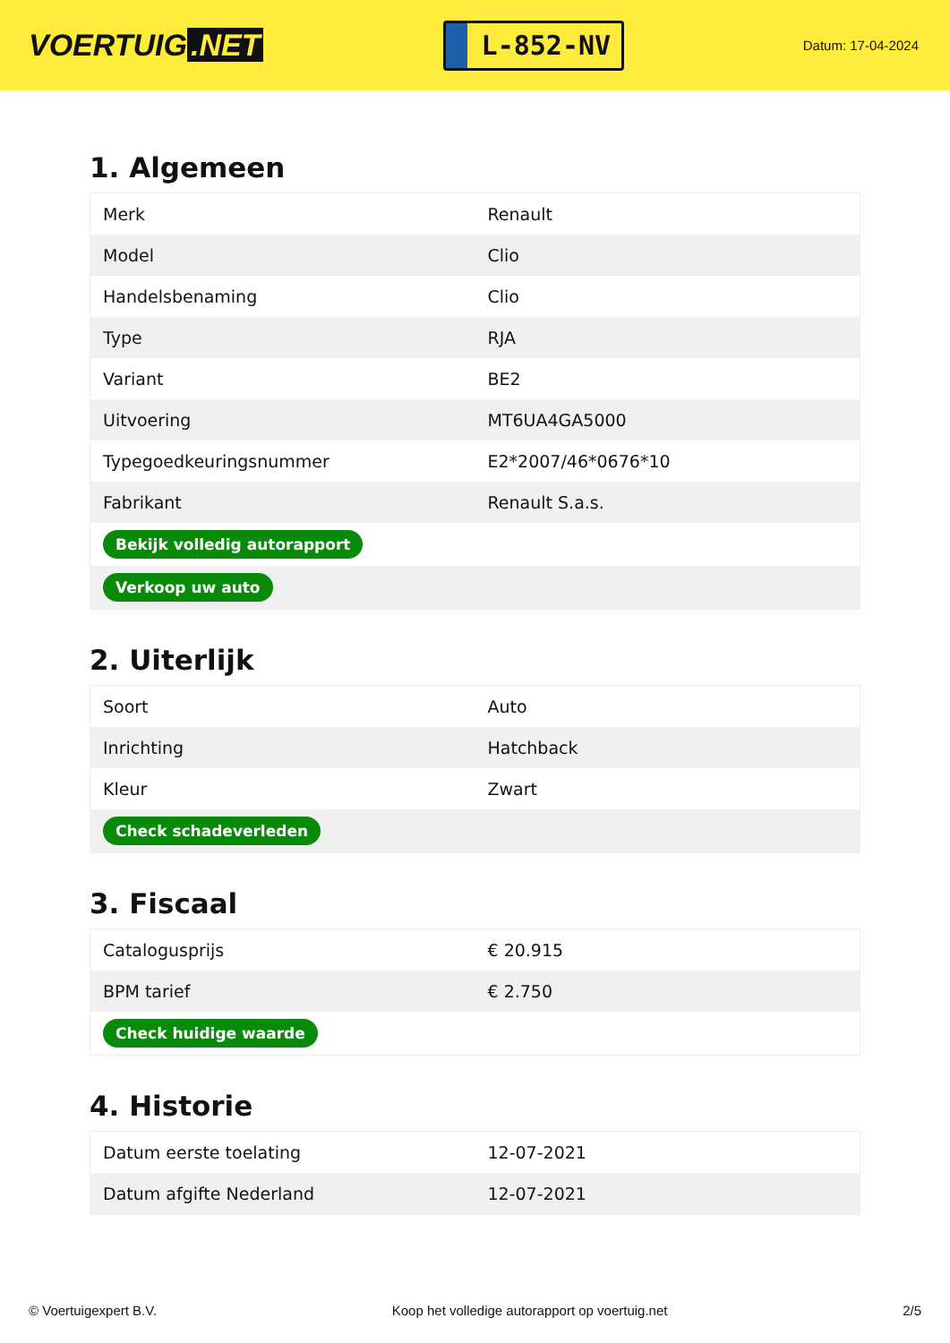VOERTUIG.NET
L-852-NV
Datum: 17-04-2024
1. Algemeen
| Merk | Renault |
| Model | Clio |
| Handelsbenaming | Clio |
| Type | RJA |
| Variant | BE2 |
| Uitvoering | MT6UA4GA5000 |
| Typegoedkeuringsnummer | E2*2007/46*0676*10 |
| Fabrikant | Renault S.a.s. |
| Bekijk volledig autorapport | |
| Verkoop uw auto | |
2. Uiterlijk
| Soort | Auto |
| Inrichting | Hatchback |
| Kleur | Zwart |
| Check schadeverleden | |
3. Fiscaal
| Catalogusprijs | € 20.915 |
| BPM tarief | € 2.750 |
| Check huidige waarde | |
4. Historie
| Datum eerste toelating | 12-07-2021 |
| Datum afgifte Nederland | 12-07-2021 |
© Voertuigexpert B.V. Koop het volledige autorapport op voertuig.net 2/5